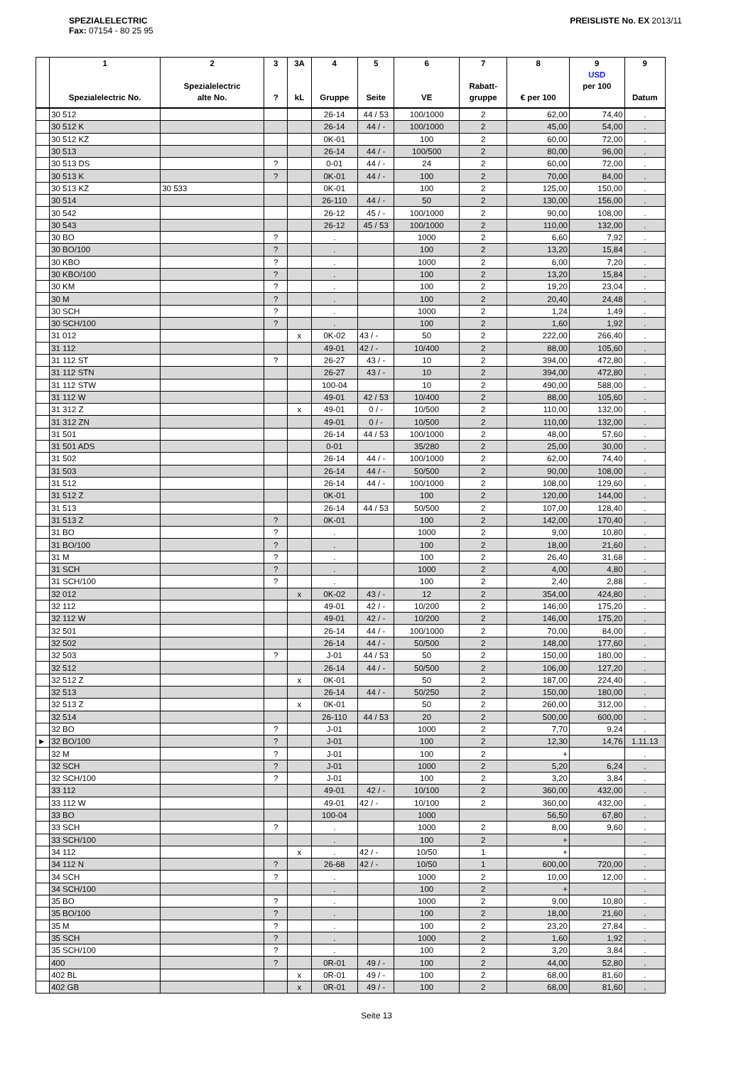SPEZIALELECTRIC
Fax: 07154 - 80 25 95
PREISLISTE No. EX 2013/11
| | 1 Spezialelectric No. | 2 Spezialelectric alte No. | 3 ? | 3A kL | 4 Gruppe | 5 Seite | 6 VE | 7 Rabatt- gruppe | 8 € per 100 | 9 USD per 100 | 9 Datum |
| --- | --- | --- | --- | --- | --- | --- | --- | --- | --- | --- | --- |
| | 30 512 | | | | 26-14 | 44 / 53 | 100/1000 | 2 | 62,00 | 74,40 | . |
| | 30 512 K | | | | 26-14 | 44 / - | 100/1000 | 2 | 45,00 | 54,00 | . |
| | 30 512 KZ | | | | 0K-01 | | 100 | 2 | 60,00 | 72,00 | . |
| | 30 513 | | | | 26-14 | 44 / - | 100/500 | 2 | 80,00 | 96,00 | . |
| | 30 513 DS | | ? | | 0-01 | 44 / - | 24 | 2 | 60,00 | 72,00 | . |
| | 30 513 K | | ? | | 0K-01 | 44 / - | 100 | 2 | 70,00 | 84,00 | . |
| | 30 513 KZ | 30 533 | | | 0K-01 | | 100 | 2 | 125,00 | 150,00 | . |
| | 30 514 | | | | 26-110 | 44 / - | 50 | 2 | 130,00 | 156,00 | . |
| | 30 542 | | | | 26-12 | 45 / - | 100/1000 | 2 | 90,00 | 108,00 | . |
| | 30 543 | | | | 26-12 | 45 / 53 | 100/1000 | 2 | 110,00 | 132,00 | . |
| | 30 BO | | ? | | . | | 1000 | 2 | 6,60 | 7,92 | . |
| | 30 BO/100 | | ? | | . | | 100 | 2 | 13,20 | 15,84 | . |
| | 30 KBO | | ? | | . | | 1000 | 2 | 6,00 | 7,20 | . |
| | 30 KBO/100 | | ? | | . | | 100 | 2 | 13,20 | 15,84 | . |
| | 30 KM | | ? | | . | | 100 | 2 | 19,20 | 23,04 | . |
| | 30 M | | ? | | . | | 100 | 2 | 20,40 | 24,48 | . |
| | 30 SCH | | ? | | . | | 1000 | 2 | 1,24 | 1,49 | . |
| | 30 SCH/100 | | ? | | . | | 100 | 2 | 1,60 | 1,92 | . |
| | 31 012 | | | x | 0K-02 | 43 / - | 50 | 2 | 222,00 | 266,40 | . |
| | 31 112 | | | | 49-01 | 42 / - | 10/400 | 2 | 88,00 | 105,60 | . |
| | 31 112 ST | | ? | | 26-27 | 43 / - | 10 | 2 | 394,00 | 472,80 | . |
| | 31 112 STN | | | | 26-27 | 43 / - | 10 | 2 | 394,00 | 472,80 | . |
| | 31 112 STW | | | | 100-04 | | 10 | 2 | 490,00 | 588,00 | . |
| | 31 112 W | | | | 49-01 | 42 / 53 | 10/400 | 2 | 88,00 | 105,60 | . |
| | 31 312 Z | | | x | 49-01 | 0 / - | 10/500 | 2 | 110,00 | 132,00 | . |
| | 31 312 ZN | | | | 49-01 | 0 / - | 10/500 | 2 | 110,00 | 132,00 | . |
| | 31 501 | | | | 26-14 | 44 / 53 | 100/1000 | 2 | 48,00 | 57,60 | . |
| | 31 501 ADS | | | | 0-01 | | 35/280 | 2 | 25,00 | 30,00 | . |
| | 31 502 | | | | 26-14 | 44 / - | 100/1000 | 2 | 62,00 | 74,40 | . |
| | 31 503 | | | | 26-14 | 44 / - | 50/500 | 2 | 90,00 | 108,00 | . |
| | 31 512 | | | | 26-14 | 44 / - | 100/1000 | 2 | 108,00 | 129,60 | . |
| | 31 512 Z | | | | 0K-01 | | 100 | 2 | 120,00 | 144,00 | . |
| | 31 513 | | | | 26-14 | 44 / 53 | 50/500 | 2 | 107,00 | 128,40 | . |
| | 31 513 Z | | ? | | 0K-01 | | 100 | 2 | 142,00 | 170,40 | . |
| | 31 BO | | ? | | . | | 1000 | 2 | 9,00 | 10,80 | . |
| | 31 BO/100 | | ? | | . | | 100 | 2 | 18,00 | 21,60 | . |
| | 31 M | | ? | | . | | 100 | 2 | 26,40 | 31,68 | . |
| | 31 SCH | | ? | | . | | 1000 | 2 | 4,00 | 4,80 | . |
| | 31 SCH/100 | | ? | | . | | 100 | 2 | 2,40 | 2,88 | . |
| | 32 012 | | | x | 0K-02 | 43 / - | 12 | 2 | 354,00 | 424,80 | . |
| | 32 112 | | | | 49-01 | 42 / - | 10/200 | 2 | 146,00 | 175,20 | . |
| | 32 112 W | | | | 49-01 | 42 / - | 10/200 | 2 | 146,00 | 175,20 | . |
| | 32 501 | | | | 26-14 | 44 / - | 100/1000 | 2 | 70,00 | 84,00 | . |
| | 32 502 | | | | 26-14 | 44 / - | 50/500 | 2 | 148,00 | 177,60 | . |
| | 32 503 | | ? | | J-01 | 44 / 53 | 50 | 2 | 150,00 | 180,00 | . |
| | 32 512 | | | | 26-14 | 44 / - | 50/500 | 2 | 106,00 | 127,20 | . |
| | 32 512 Z | | | x | 0K-01 | | 50 | 2 | 187,00 | 224,40 | . |
| | 32 513 | | | | 26-14 | 44 / - | 50/250 | 2 | 150,00 | 180,00 | . |
| | 32 513 Z | | | x | 0K-01 | | 50 | 2 | 260,00 | 312,00 | . |
| | 32 514 | | | | 26-110 | 44 / 53 | 20 | 2 | 500,00 | 600,00 | . |
| | 32 BO | | ? | | J-01 | | 1000 | 2 | 7,70 | 9,24 | . |
| ► | 32 BO/100 | | ? | | J-01 | | 100 | 2 | 12,30 | 14,76 | 1.11.13 |
| | 32 M | | ? | | J-01 | | 100 | 2 | + | | . |
| | 32 SCH | | ? | | J-01 | | 1000 | 2 | 5,20 | 6,24 | . |
| | 32 SCH/100 | | ? | | J-01 | | 100 | 2 | 3,20 | 3,84 | . |
| | 33 112 | | | | 49-01 | 42 / - | 10/100 | 2 | 360,00 | 432,00 | . |
| | 33 112 W | | | | 49-01 | 42 / - | 10/100 | 2 | 360,00 | 432,00 | . |
| | 33 BO | | | | 100-04 | | 1000 | | 56,50 | 67,80 | . |
| | 33 SCH | | ? | | . | | 1000 | 2 | 8,00 | 9,60 | . |
| | 33 SCH/100 | | | | . | | 100 | 2 | + | | . |
| | 34 112 | | | x | . | 42 / - | 10/50 | 1 | + | | . |
| | 34 112 N | | ? | | 26-68 | 42 / - | 10/50 | 1 | 600,00 | 720,00 | . |
| | 34 SCH | | ? | | . | | 1000 | 2 | 10,00 | 12,00 | . |
| | 34 SCH/100 | | | | . | | 100 | 2 | + | | . |
| | 35 BO | | ? | | . | | 1000 | 2 | 9,00 | 10,80 | . |
| | 35 BO/100 | | ? | | . | | 100 | 2 | 18,00 | 21,60 | . |
| | 35 M | | ? | | . | | 100 | 2 | 23,20 | 27,84 | . |
| | 35 SCH | | ? | | . | | 1000 | 2 | 1,60 | 1,92 | . |
| | 35 SCH/100 | | ? | | . | | 100 | 2 | 3,20 | 3,84 | . |
| | 400 | | ? | | 0R-01 | 49 / - | 100 | 2 | 44,00 | 52,80 | . |
| | 402 BL | | | x | 0R-01 | 49 / - | 100 | 2 | 68,00 | 81,60 | . |
| | 402 GB | | | x | 0R-01 | 49 / - | 100 | 2 | 68,00 | 81,60 | . |
Seite 13